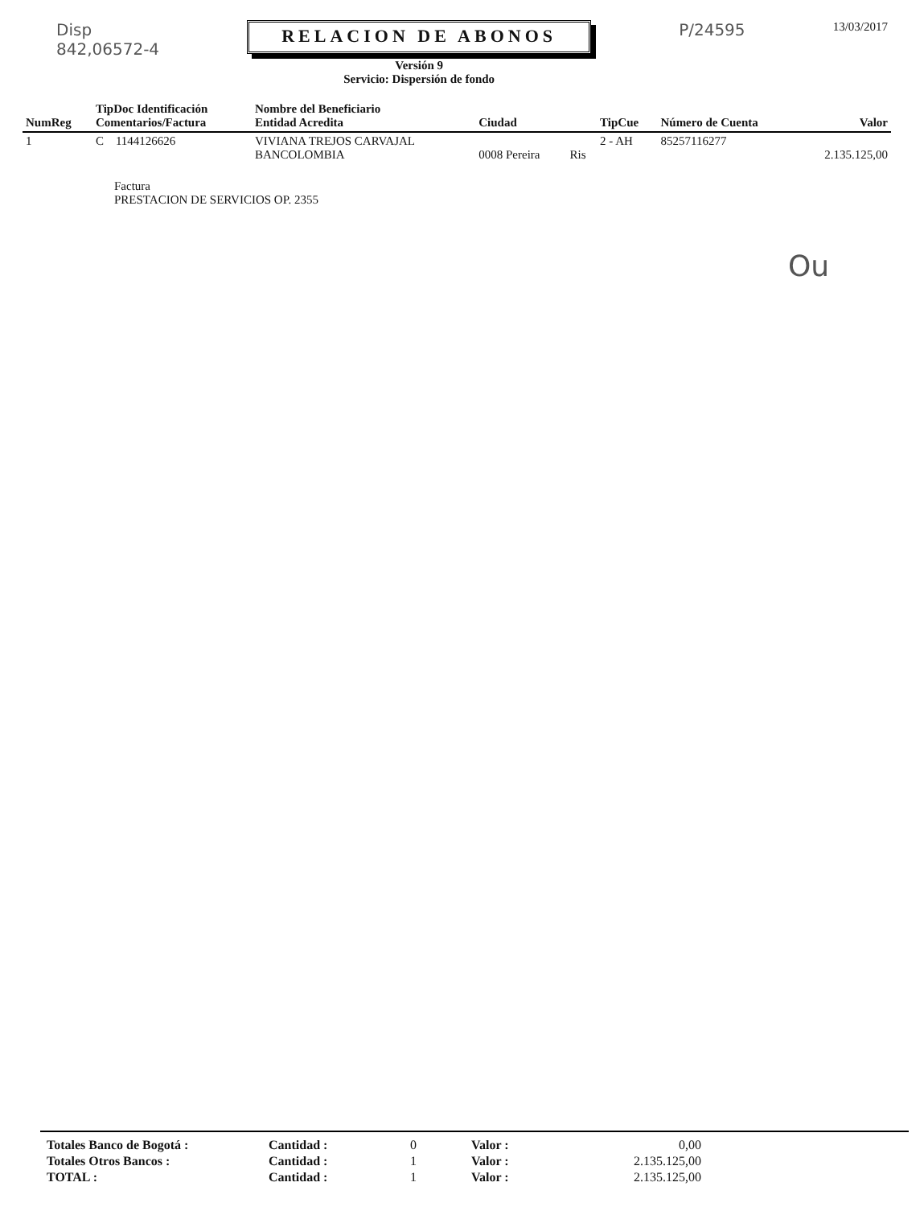Disp
842,06572-4
RELACION DE ABONOS
Versión 9
Servicio: Dispersión de fondo
P/24595
13/03/2017
| NumReg | TipDoc Identificación Comentarios/Factura | Nombre del Beneficiario Entidad Acredita | Ciudad | | TipCue | Número de Cuenta | Valor |
| --- | --- | --- | --- | --- | --- | --- | --- |
| 1 | C 1144126626 | VIVIANA TREJOS CARVAJAL BANCOLOMBIA | 0008 Pereira | Ris | 2 - AH | 85257116277 | 2.135.125,00 |
Factura
PRESTACION DE SERVICIOS OP. 2355
Ou
| Totales Banco de Bogotá : | Cantidad : | 0 | Valor : | 0,00 |
| Totales Otros Bancos : | Cantidad : | 1 | Valor : | 2.135.125,00 |
| TOTAL : | Cantidad : | 1 | Valor : | 2.135.125,00 |